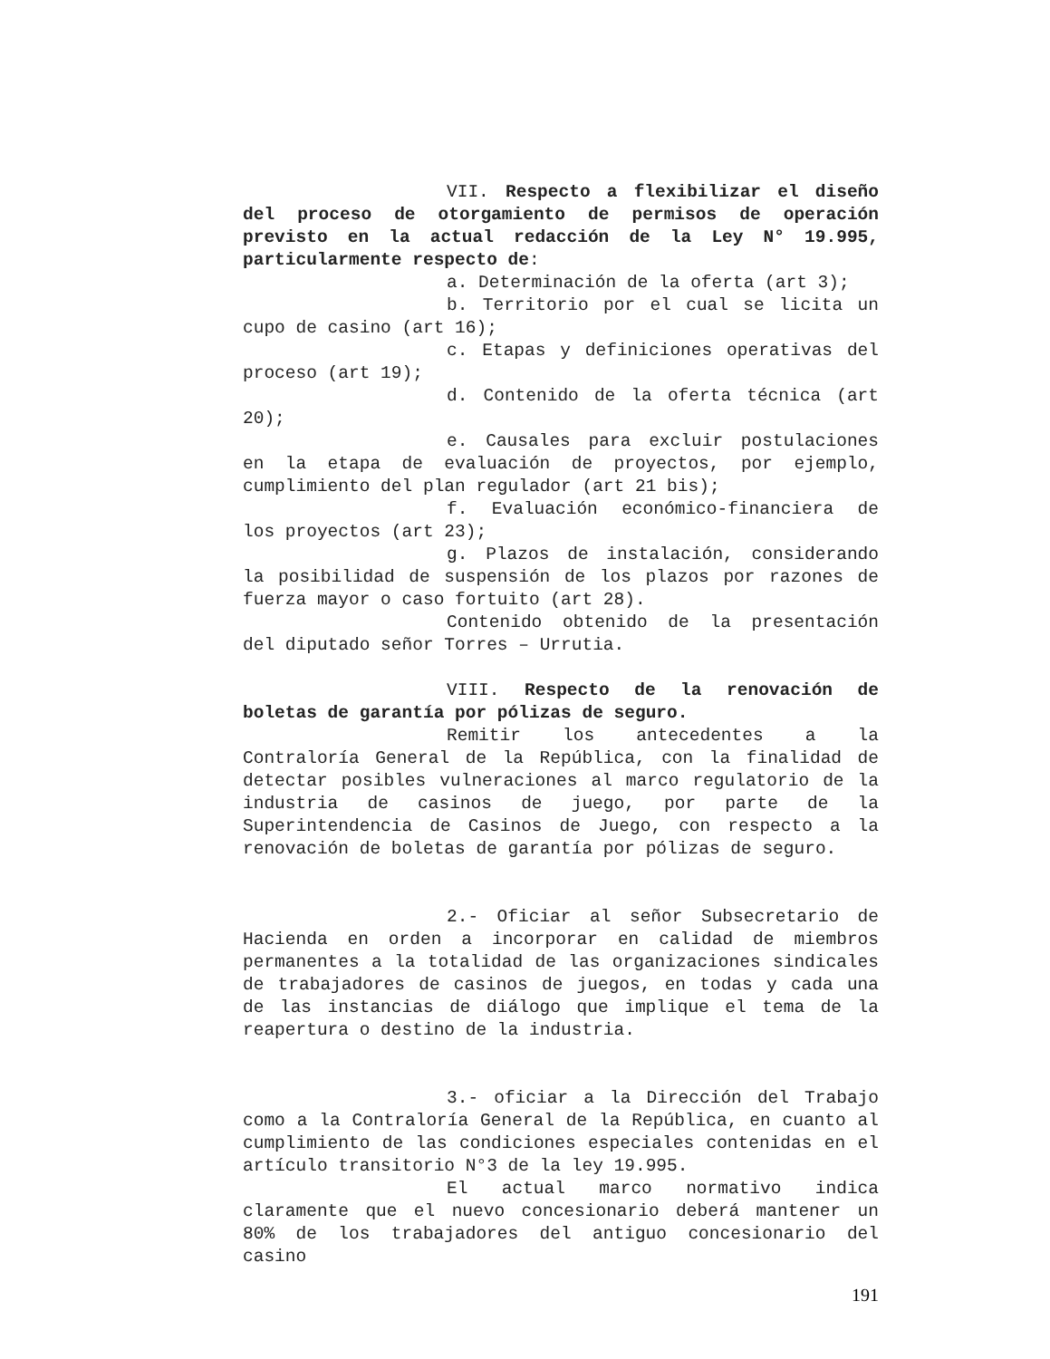VII. Respecto a flexibilizar el diseño del proceso de otorgamiento de permisos de operación previsto en la actual redacción de la Ley N° 19.995, particularmente respecto de:
a. Determinación de la oferta (art 3);
b. Territorio por el cual se licita un cupo de casino (art 16);
c. Etapas y definiciones operativas del proceso (art 19);
d. Contenido de la oferta técnica (art 20);
e. Causales para excluir postulaciones en la etapa de evaluación de proyectos, por ejemplo, cumplimiento del plan regulador (art 21 bis);
f. Evaluación económico-financiera de los proyectos (art 23);
g. Plazos de instalación, considerando la posibilidad de suspensión de los plazos por razones de fuerza mayor o caso fortuito (art 28).
Contenido obtenido de la presentación del diputado señor Torres – Urrutia.
VIII. Respecto de la renovación de boletas de garantía por pólizas de seguro.
Remitir los antecedentes a la Contraloría General de la República, con la finalidad de detectar posibles vulneraciones al marco regulatorio de la industria de casinos de juego, por parte de la Superintendencia de Casinos de Juego, con respecto a la renovación de boletas de garantía por pólizas de seguro.
2.- Oficiar al señor Subsecretario de Hacienda en orden a incorporar en calidad de miembros permanentes a la totalidad de las organizaciones sindicales de trabajadores de casinos de juegos, en todas y cada una de las instancias de diálogo que implique el tema de la reapertura o destino de la industria.
3.- oficiar a la Dirección del Trabajo como a la Contraloría General de la República, en cuanto al cumplimiento de las condiciones especiales contenidas en el artículo transitorio N°3 de la ley 19.995.
El actual marco normativo indica claramente que el nuevo concesionario deberá mantener un 80% de los trabajadores del antiguo concesionario del casino
191